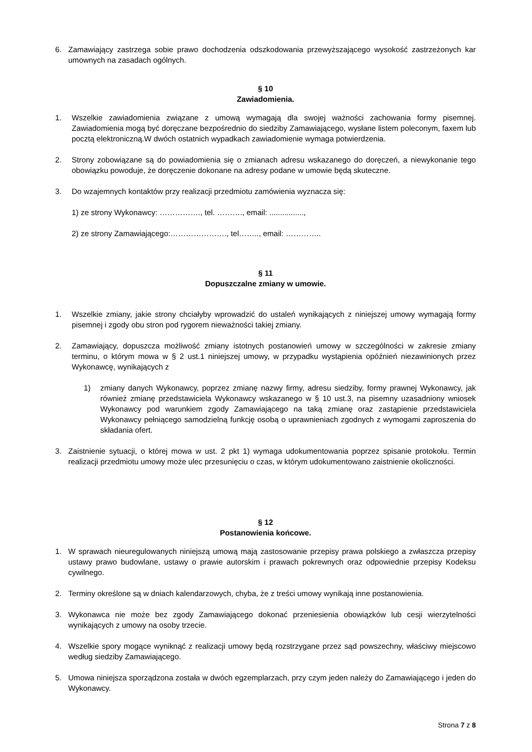6. Zamawiający zastrzega sobie prawo dochodzenia odszkodowania przewyższającego wysokość zastrzeżonych kar umownych na zasadach ogólnych.
§ 10
Zawiadomienia.
1. Wszelkie zawiadomienia związane z umową wymagają dla swojej ważności zachowania formy pisemnej. Zawiadomienia mogą być doręczane bezpośrednio do siedziby Zamawiającego, wysłane listem poleconym, faxem lub pocztą elektroniczną.W dwóch ostatnich wypadkach zawiadomienie wymaga potwierdzenia.
2. Strony zobowiązane są do powiadomienia się o zmianach adresu wskazanego do doręczeń, a niewykonanie tego obowiązku powoduje, że doręczenie dokonane na adresy podane w umowie będą skuteczne.
3. Do wzajemnych kontaktów przy realizacji przedmiotu zamówienia wyznacza się:
1) ze strony Wykonawcy: ……………., tel. ………., email: ................,
2) ze strony Zamawiającego:…………………., tel…….., email: …………..
§ 11
Dopuszczalne zmiany w umowie.
1. Wszelkie zmiany, jakie strony chciałyby wprowadzić do ustaleń wynikających z niniejszej umowy wymagają formy pisemnej i zgody obu stron pod rygorem nieważności takiej zmiany.
2. Zamawiający, dopuszcza możliwość zmiany istotnych postanowień umowy w szczególności w zakresie zmiany terminu, o którym mowa w § 2 ust.1 niniejszej umowy, w przypadku wystąpienia opóźnień niezawinionych przez Wykonawcę, wynikających z
1) zmiany danych Wykonawcy, poprzez zmianę nazwy firmy, adresu siedziby, formy prawnej Wykonawcy, jak również zmianę przedstawiciela Wykonawcy wskazanego w § 10 ust.3, na pisemny uzasadniony wniosek Wykonawcy pod warunkiem zgody Zamawiającego na taką zmianę oraz zastąpienie przedstawiciela Wykonawcy pełniącego samodzielną funkcję osobą o uprawnieniach zgodnych z wymogami zaproszenia do składania ofert.
3. Zaistnienie sytuacji, o której mowa w ust. 2 pkt 1) wymaga udokumentowania poprzez spisanie protokołu. Termin realizacji przedmiotu umowy może ulec przesunięciu o czas, w którym udokumentowano zaistnienie okoliczności.
§ 12
Postanowienia końcowe.
1. W sprawach nieuregulowanych niniejszą umową mają zastosowanie przepisy prawa polskiego a zwłaszcza przepisy ustawy prawo budowlane, ustawy o prawie autorskim i prawach pokrewnych oraz odpowiednie przepisy Kodeksu cywilnego.
2. Terminy określone są w dniach kalendarzowych, chyba, że z treści umowy wynikają inne postanowienia.
3. Wykonawca nie może bez zgody Zamawiającego dokonać przeniesienia obowiązków lub cesji wierzytelności wynikających z umowy na osoby trzecie.
4. Wszelkie spory mogące wyniknąć z realizacji umowy będą rozstrzygane przez sąd powszechny, właściwy miejscowo według siedziby Zamawiającego.
5. Umowa niniejsza sporządzona została w dwóch egzemplarzach, przy czym jeden należy do Zamawiającego i jeden do Wykonawcy.
Strona 7 z 8